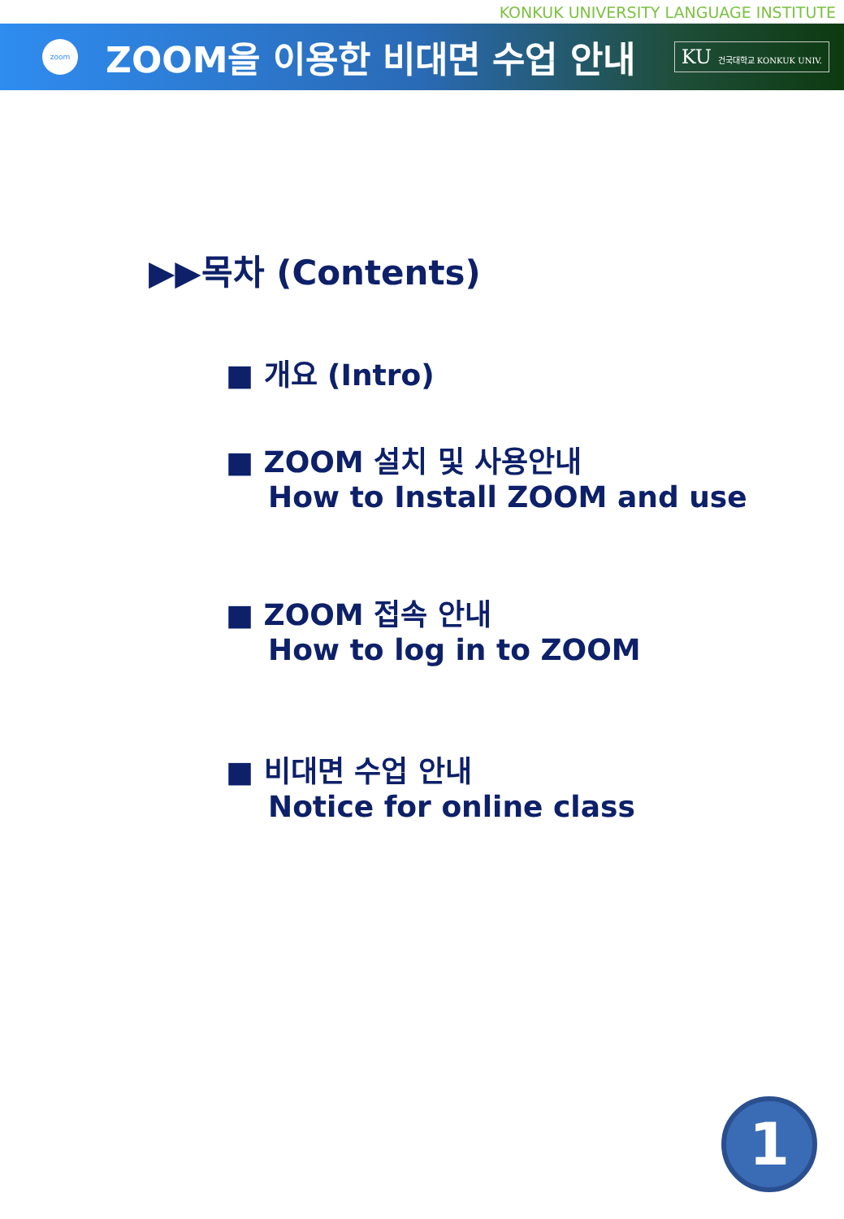KONKUK UNIVERSITY LANGUAGE INSTITUTE
zoom
ZOOM을 이용한 비대면 수업 안내
KU 건국대학교 KONKUK UNIV.
▶▶목차 (Contents)
■ 개요 (Intro)
■ ZOOM 설치 및 사용안내
How to Install ZOOM and use
■ ZOOM 접속 안내
How to log in to ZOOM
■ 비대면 수업 안내
Notice for online class
1